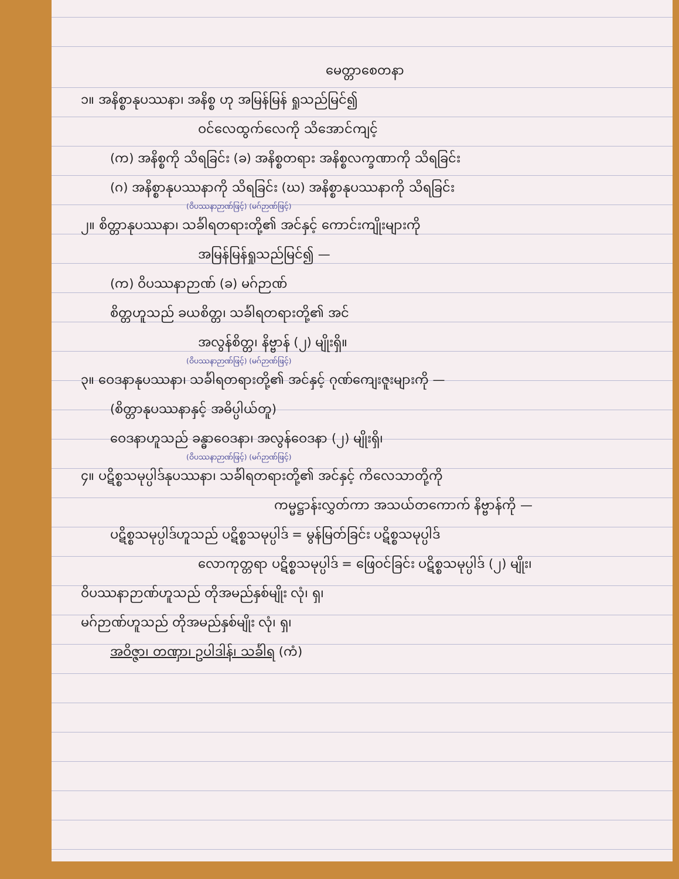မေတ္တာစေတနာ
၁။ အနိစ္စာနုပဿနာ၊ အနိစ္စ ဟု အမြန်မြန် ရှုသည်မြင်၍
ဝင်လေထွက်လေကို သိအောင်ကျင့်
(က) အနိစ္စကို သိရခြင်း (ခ) အနိစ္စတရား အနိစ္စလက္ခဏာကို သိရခြင်း
(ဂ) အနိစ္စာနုပဿနာကို သိရခြင်း (ဃ) အနိစ္စာနုပဿနာကို သိရခြင်း
(ဝိပဿနာဉာဏ်ဖြင့်) (မဂ်ဉာဏ်ဖြင့်)
၂။ စိတ္တာနုပဿနာ၊ သင်္ခါရတရားတို့၏ အင်နှင့် ကောင်းကျိုးများကို
အမြန်မြန်ရှုသည်မြင်၍ —
(က) ဝိပဿနာဉာဏ် (ခ) မဂ်ဉာဏ်
စိတ္တဟူသည် ခယစိတ္တ၊ သင်္ခါရတရားတို့၏ အင်
အလွန်စိတ္တ၊ နိဗ္ဗာန် (၂) မျိုးရှိ။
(ဝိပဿနာဉာဏ်ဖြင့်) (မဂ်ဉာဏ်ဖြင့်)
၃။ ဝေဒနာနုပဿနာ၊ သင်္ခါရတရားတို့၏ အင်နှင့် ဂုဏ်ကျေးဇူးများကို —
(စိတ္တာနုပဿနာနှင့် အဓိပ္ပါယ်တူ)
ဝေဒနာဟူသည် ခန္ဓာဝေဒနာ၊ အလွန်ဝေဒနာ (၂) မျိုးရှိ၊
(ဝိပဿနာဉာဏ်ဖြင့်) (မဂ်ဉာဏ်ဖြင့်)
၄။ ပဋိစ္စသမုပ္ပါဒ်နုပဿနာ၊ သင်္ခါရတရားတို့၏ အင်နှင့် ကိလေသာတို့ကို
ကမ္မဋ္ဌာန်းလွှတ်ကာ အသယ်တကောက် နိဗ္ဗာန်ကို —
ပဋိစ္စသမုပ္ပါဒ်ဟူသည် ပဋိစ္စသမုပ္ပါဒ် = မွန်မြတ်ခြင်း ပဋိစ္စသမုပ္ပါဒ်
လောကုတ္တရာ ပဋိစ္စသမုပ္ပါဒ် = ဖြေဝင်ခြင်း ပဋိစ္စသမုပ္ပါဒ် (၂) မျိုး၊
ဝိပဿနာဉာဏ်ဟူသည် တိုအမည်နှစ်မျိုး လုံ၊ ရှ၊
မဂ်ဉာဏ်ဟူသည် တိုအမည်နှစ်မျိုး လုံ၊ ရှ၊
အဝိဇ္ဇာ၊ တဏှာ၊ ဥပါဒါန်၊ သင်္ခါရ (ကံ)